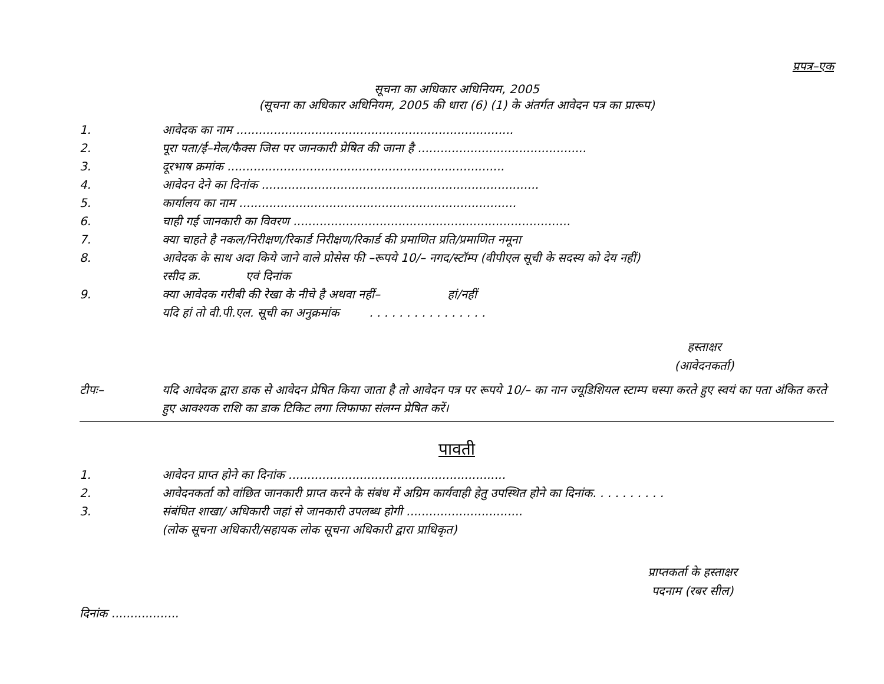प्रपत्र–एक
सूचना का अधिकार अधिनियम, 2005
(सूचना का अधिकार अधिनियम, 2005 की धारा (6) (1) के अंतर्गत आवेदन पत्र का प्रारूप)
1. आवेदक का नाम ..........................................................................
2. पूरा पता/ई–मेल/फैक्स जिस पर जानकारी प्रेषित की जाना है .............................................
3. दूरभाष क्रमांक ..........................................................................
4. आवेदन देने का दिनांक ..........................................................................
5. कार्यालय का नाम ..........................................................................
6. चाही गई जानकारी का विवरण ..........................................................................
7. क्या चाहते है नकल/निरीक्षण/रिकार्ड निरीक्षण/रिकार्ड की प्रमाणित प्रति/प्रमाणित नमूना
8. आवेदक के साथ अदा किये जाने वाले प्रोसेस फी –रूपये 10/– नगद/स्टॉम्प (वीपीएल सूची के सदस्य को देय नहीं)
रसीद क्र. एवं दिनांक
9. क्या आवेदक गरीबी की रेखा के नीचे है अथवा नहीं– हां/नहीं
यदि हां तो वी.पी.एल. सूची का अनुक्रमांक . . . . . . . . . . . . . . . .
हस्ताक्षर
(आवेदनकर्ता)
टीपः– यदि आवेदक द्वारा डाक से आवेदन प्रेषित किया जाता है तो आवेदन पत्र पर रूपये 10/– का नान ज्यूडिशियल स्टाम्प चस्पा करते हुए स्वयं का पता अंकित करते हुए आवश्यक राशि का डाक टिकिट लगा लिफाफा संलग्न प्रेषित करें।
पावती
1. आवेदन प्राप्त होने का दिनांक ..........................................................
2. आवेदनकर्ता को वांछित जानकारी प्राप्त करने के संबंध में अग्रिम कार्यवाही हेतु उपस्थित होने का दिनांक. . . . . . . . . .
3. संबंधित शाखा/ अधिकारी जहां से जानकारी उपलब्ध होगी ...............................
(लोक सूचना अधिकारी/सहायक लोक सूचना अधिकारी द्वारा प्राधिकृत)
प्राप्तकर्ता के हस्ताक्षर
पदनाम (रबर सील)
दिनांक ..................